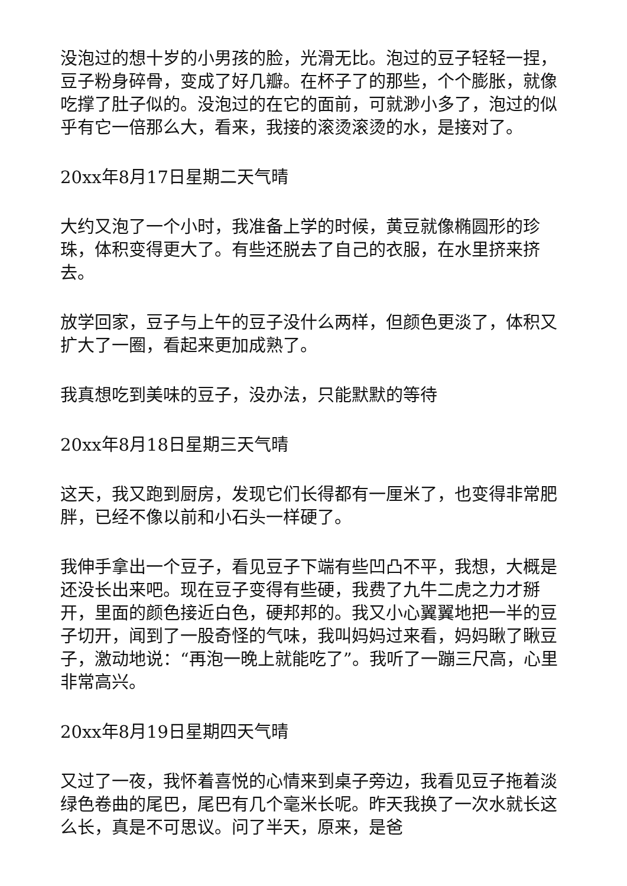没泡过的想十岁的小男孩的脸，光滑无比。泡过的豆子轻轻一捏，豆子粉身碎骨，变成了好几瓣。在杯子了的那些，个个膨胀，就像吃撑了肚子似的。没泡过的在它的面前，可就渺小多了，泡过的似乎有它一倍那么大，看来，我接的滚烫滚烫的水，是接对了。
20xx年8月17日星期二天气晴
大约又泡了一个小时，我准备上学的时候，黄豆就像椭圆形的珍珠，体积变得更大了。有些还脱去了自己的衣服，在水里挤来挤去。
放学回家，豆子与上午的豆子没什么两样，但颜色更淡了，体积又扩大了一圈，看起来更加成熟了。
我真想吃到美味的豆子，没办法，只能默默的等待
20xx年8月18日星期三天气晴
这天，我又跑到厨房，发现它们长得都有一厘米了，也变得非常肥胖，已经不像以前和小石头一样硬了。
我伸手拿出一个豆子，看见豆子下端有些凹凸不平，我想，大概是还没长出来吧。现在豆子变得有些硬，我费了九牛二虎之力才掰开，里面的颜色接近白色，硬邦邦的。我又小心翼翼地把一半的豆子切开，闻到了一股奇怪的气味，我叫妈妈过来看，妈妈瞅了瞅豆子，激动地说：“再泡一晚上就能吃了”。我听了一蹦三尺高，心里非常高兴。
20xx年8月19日星期四天气晴
又过了一夜，我怀着喜悦的心情来到桌子旁边，我看见豆子拖着淡绿色卷曲的尾巴，尾巴有几个毫米长呢。昨天我换了一次水就长这么长，真是不可思议。问了半天，原来，是爸